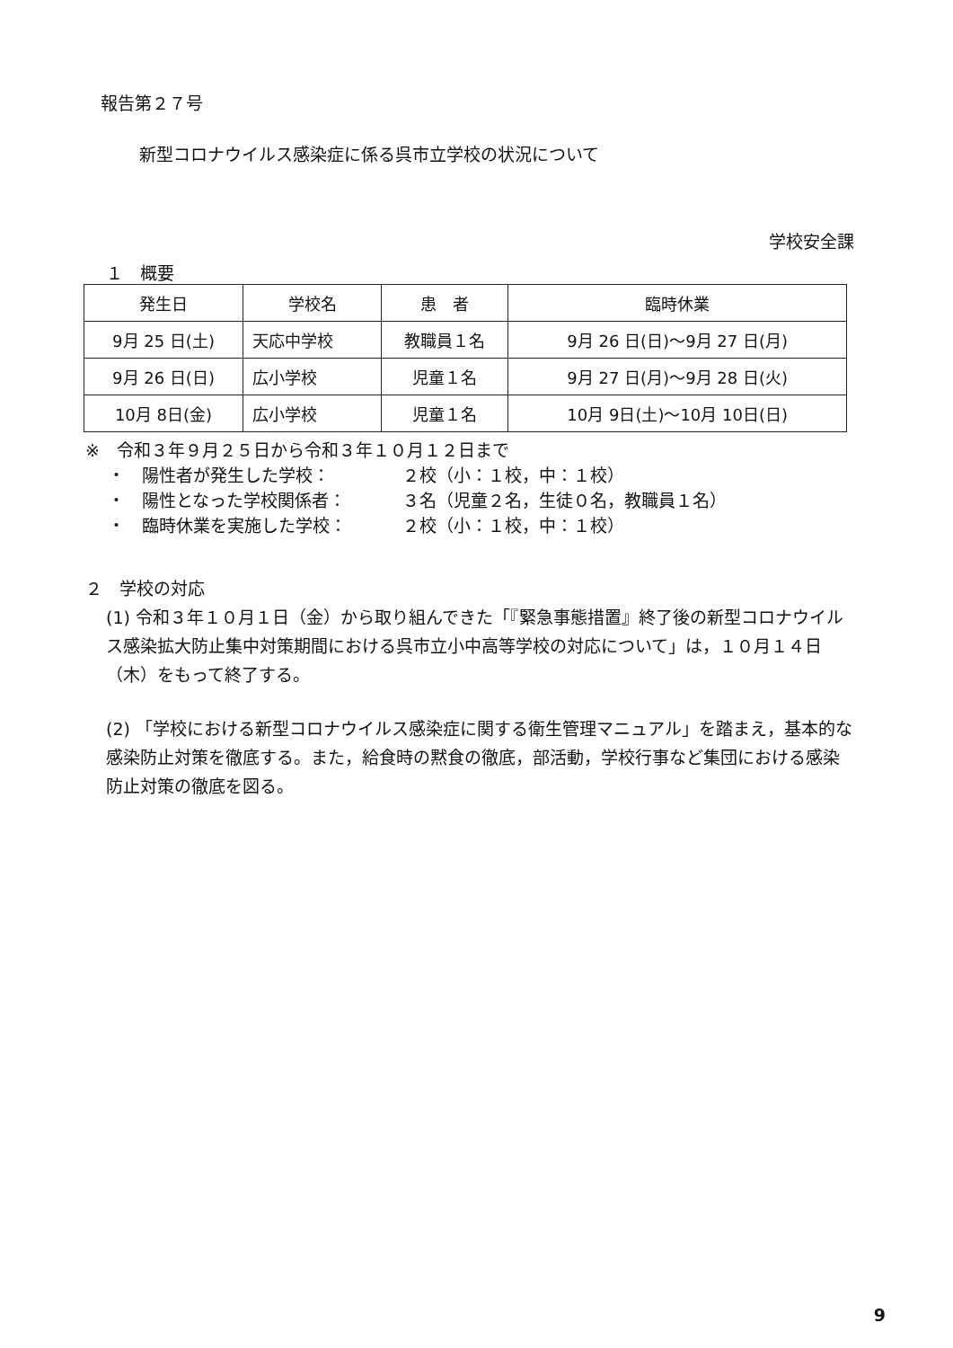報告第２７号
新型コロナウイルス感染症に係る呉市立学校の状況について
学校安全課
１　概要
| 発生日 | 学校名 | 患 者 | 臨時休業 |
| --- | --- | --- | --- |
| 9月 25 日(土) | 天応中学校 | 教職員１名 | 9月 26 日(日)～9月 27 日(月) |
| 9月 26 日(日) | 広小学校 | 児童１名 | 9月 27 日(月)～9月 28 日(火) |
| 10月 8日(金) | 広小学校 | 児童１名 | 10月 9日(土)～10月 10日(日) |
※　令和３年９月２５日から令和３年１０月１２日まで
・　陽性者が発生した学校： ２校（小：１校，中：１校）
・　陽性となった学校関係者： ３名（児童２名，生徒０名，教職員１名）
・　臨時休業を実施した学校： ２校（小：１校，中：１校）
２　学校の対応
(1) 令和３年１０月１日（金）から取り組んできた「『緊急事態措置』終了後の新型コロナウイルス感染拡大防止集中対策期間における呉市立小中高等学校の対応について」は，１０月１４日（木）をもって終了する。
(2) 「学校における新型コロナウイルス感染症に関する衛生管理マニュアル」を踏まえ，基本的な感染防止対策を徹底する。また，給食時の黙食の徹底，部活動，学校行事など集団における感染防止対策の徹底を図る。
9